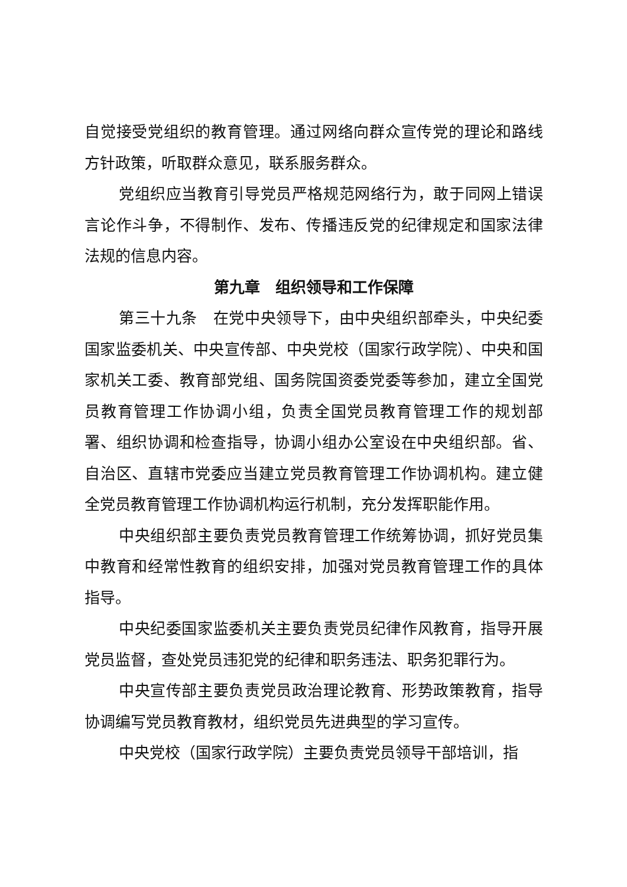自觉接受党组织的教育管理。通过网络向群众宣传党的理论和路线方针政策，听取群众意见，联系服务群众。
党组织应当教育引导党员严格规范网络行为，敢于同网上错误言论作斗争，不得制作、发布、传播违反党的纪律规定和国家法律法规的信息内容。
第九章　组织领导和工作保障
第三十九条　在党中央领导下，由中央组织部牵头，中央纪委国家监委机关、中央宣传部、中央党校（国家行政学院）、中央和国家机关工委、教育部党组、国务院国资委党委等参加，建立全国党员教育管理工作协调小组，负责全国党员教育管理工作的规划部署、组织协调和检查指导，协调小组办公室设在中央组织部。省、自治区、直辖市党委应当建立党员教育管理工作协调机构。建立健全党员教育管理工作协调机构运行机制，充分发挥职能作用。
中央组织部主要负责党员教育管理工作统筹协调，抓好党员集中教育和经常性教育的组织安排，加强对党员教育管理工作的具体指导。
中央纪委国家监委机关主要负责党员纪律作风教育，指导开展党员监督，查处党员违犯党的纪律和职务违法、职务犯罪行为。
中央宣传部主要负责党员政治理论教育、形势政策教育，指导协调编写党员教育教材，组织党员先进典型的学习宣传。
中央党校（国家行政学院）主要负责党员领导干部培训，指